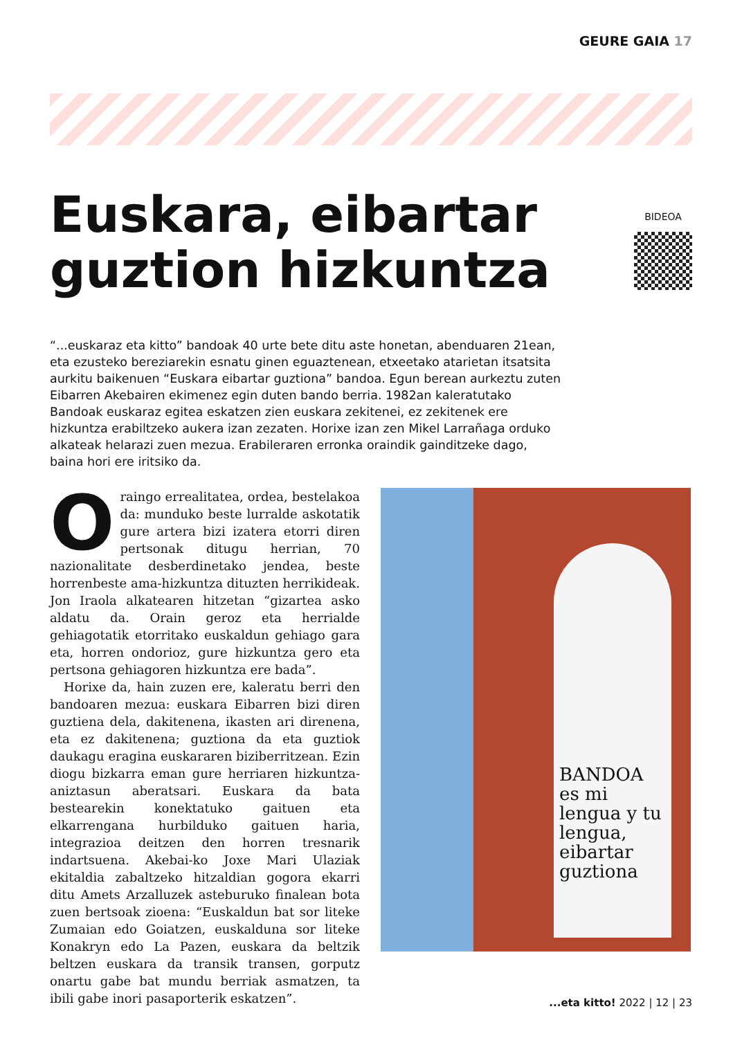GEURE GAIA 17
Euskara, eibartar guztion hizkuntza
BIDEOA
“...euskaraz eta kitto” bandoak 40 urte bete ditu aste honetan, abenduaren 21ean, eta ezusteko bereziarekin esnatu ginen eguaztenean, etxeetako atarietan itsatsita aurkitu baikenuen “Euskara eibartar guztiona” bandoa. Egun berean aurkeztu zuten Eibarren Akebairen ekimenez egin duten bando berria. 1982an kaleratutako Bandoak euskaraz egitea eskatzen zien euskara zekitenei, ez zekitenek ere hizkuntza erabiltzeko aukera izan zezaten. Horixe izan zen Mikel Larrañaga orduko alkateak helarazi zuen mezua. Erabileraren erronka oraindik gainditzeke dago, baina hori ere iritsiko da.
Oraingo errealitatea, ordea, bestelakoa da: munduko beste lurralde askotatik gure artera bizi izatera etorri diren pertsonak ditugu herrian, 70 nazionalitate desberdinetako jendea, beste horrenbeste ama-hizkuntza dituzten herrikideak. Jon Iraola alkatearen hitzetan “gizartea asko aldatu da. Orain geroz eta herrialde gehiagotatik etorritako euskaldun gehiago gara eta, horren ondorioz, gure hizkuntza gero eta pertsona gehiagoren hizkuntza ere bada”.
Horixe da, hain zuzen ere, kaleratu berri den bandoaren mezua: euskara Eibarren bizi diren guztiena dela, dakitenena, ikasten ari direnena, eta ez dakitenena; guztiona da eta guztiok daukagu eragina euskararen biziberritzean. Ezin diogu bizkarra eman gure herriaren hizkuntza-aniztasun aberatsari. Euskara da bata bestearekin konektatuko gaituen eta elkarrengana hurbilduko gaituen haria, integrazioa deitzen den horren tresnarik indartsuena. Akebai-ko Joxe Mari Ulaziak ekitaldia zabaltzeko hitzaldian gogora ekarri ditu Amets Arzalluzek asteburuko finalean bota zuen bertsoak zioena: “Euskaldun bat sor liteke Zumaian edo Goiatzen, euskalduna sor liteke Konakryn edo La Pazen, euskara da beltzik beltzen euskara da transik transen, gorputz onartu gabe bat mundu berriak asmatzen, ta ibili gabe inori pasaporterik eskatzen”.
BANDOA
es mi lengua y tu lengua, eibartar guztiona
...eta kitto! 2022 | 12 | 23